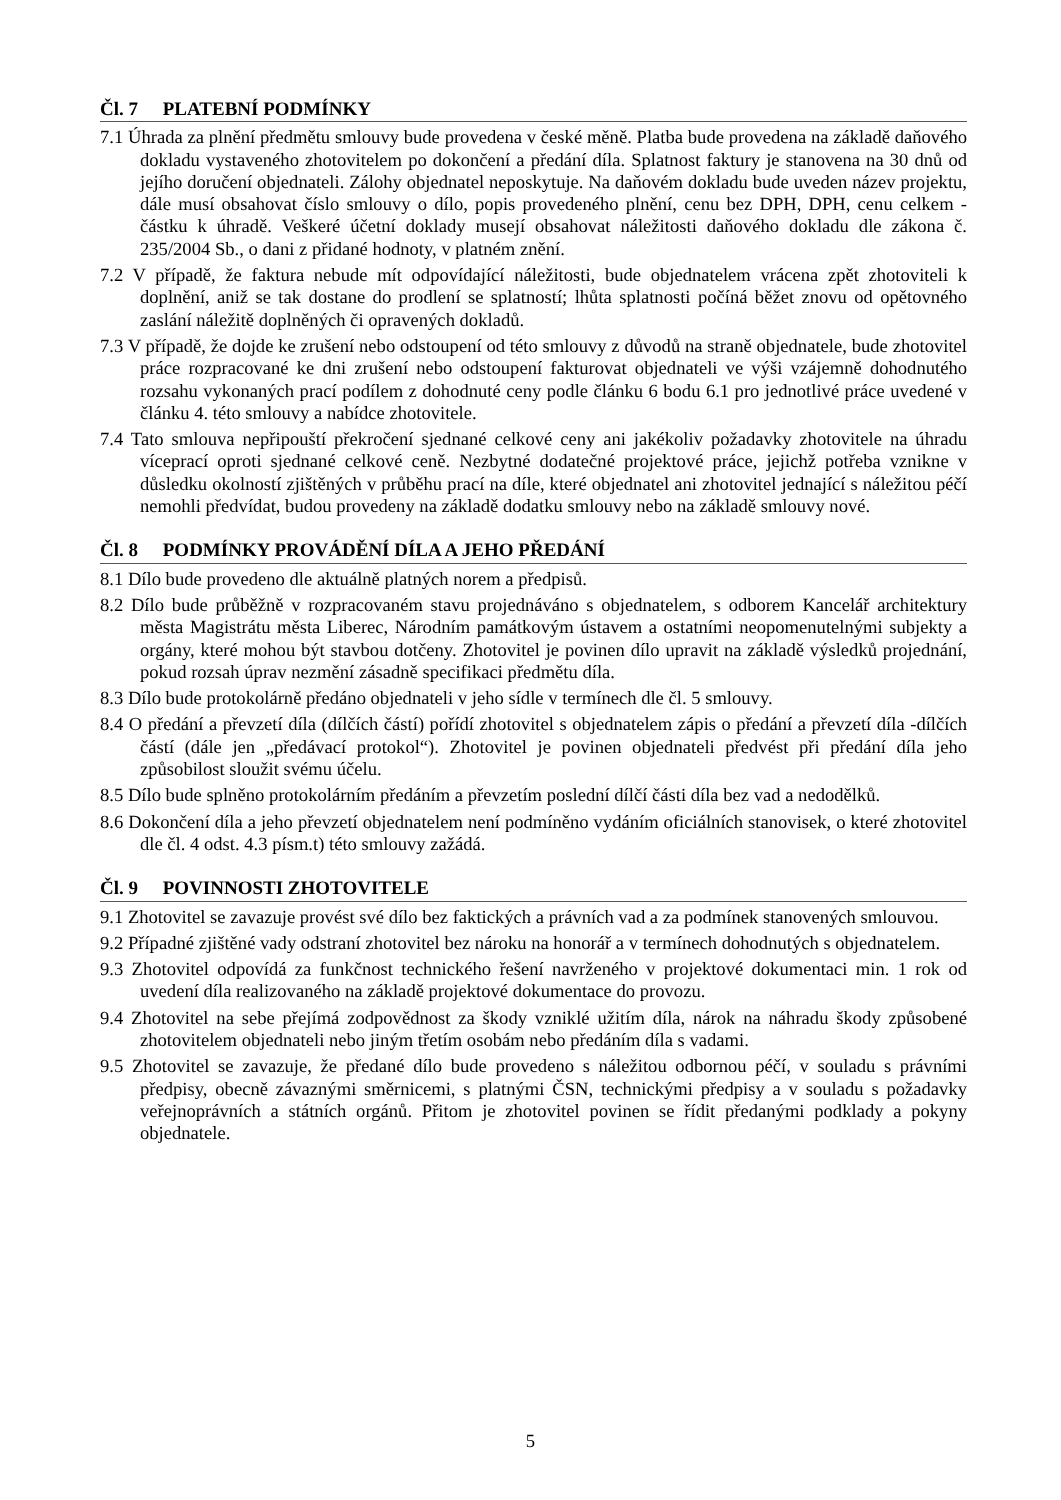Čl. 7 PLATEBNÍ PODMÍNKY
7.1 Úhrada za plnění předmětu smlouvy bude provedena v české měně. Platba bude provedena na základě daňového dokladu vystaveného zhotovitelem po dokončení a předání díla. Splatnost faktury je stanovena na 30 dnů od jejího doručení objednateli. Zálohy objednatel neposkytuje. Na daňovém dokladu bude uveden název projektu, dále musí obsahovat číslo smlouvy o dílo, popis provedeného plnění, cenu bez DPH, DPH, cenu celkem - částku k úhradě. Veškeré účetní doklady musejí obsahovat náležitosti daňového dokladu dle zákona č. 235/2004 Sb., o dani z přidané hodnoty, v platném znění.
7.2 V případě, že faktura nebude mít odpovídající náležitosti, bude objednatelem vrácena zpět zhotoviteli k doplnění, aniž se tak dostane do prodlení se splatností; lhůta splatnosti počíná běžet znovu od opětovného zaslání náležitě doplněných či opravených dokladů.
7.3 V případě, že dojde ke zrušení nebo odstoupení od této smlouvy z důvodů na straně objednatele, bude zhotovitel práce rozpracované ke dni zrušení nebo odstoupení fakturovat objednateli ve výši vzájemně dohodnutého rozsahu vykonaných prací podílem z dohodnuté ceny podle článku 6 bodu 6.1 pro jednotlivé práce uvedené v článku 4. této smlouvy a nabídce zhotovitele.
7.4 Tato smlouva nepřipouští překročení sjednané celkové ceny ani jakékoliv požadavky zhotovitele na úhradu víceprací oproti sjednané celkové ceně. Nezbytné dodatečné projektové práce, jejichž potřeba vznikne v důsledku okolností zjištěných v průběhu prací na díle, které objednatel ani zhotovitel jednající s náležitou péčí nemohli předvídat, budou provedeny na základě dodatku smlouvy nebo na základě smlouvy nové.
Čl. 8 PODMÍNKY PROVÁDĚNÍ DÍLA A JEHO PŘEDÁNÍ
8.1 Dílo bude provedeno dle aktuálně platných norem a předpisů.
8.2 Dílo bude průběžně v rozpracovaném stavu projednáváno s objednatelem, s odborem Kancelář architektury města Magistrátu města Liberec, Národním památkovým ústavem a ostatními neopomenutelnými subjekty a orgány, které mohou být stavbou dotčeny. Zhotovitel je povinen dílo upravit na základě výsledků projednání, pokud rozsah úprav nezmění zásadně specifikaci předmětu díla.
8.3 Dílo bude protokolárně předáno objednateli v jeho sídle v termínech dle čl. 5 smlouvy.
8.4 O předání a převzetí díla (dílčích částí) pořídí zhotovitel s objednatelem zápis o předání a převzetí díla -dílčích částí (dále jen „předávací protokol“). Zhotovitel je povinen objednateli předvést při předání díla jeho způsobilost sloužit svému účelu.
8.5 Dílo bude splněno protokolárním předáním a převzetím poslední dílčí části díla bez vad a nedodělků.
8.6 Dokončení díla a jeho převzetí objednatelem není podmíněno vydáním oficiálních stanovisek, o které zhotovitel dle čl. 4 odst. 4.3 písm.t) této smlouvy zažádá.
Čl. 9 POVINNOSTI ZHOTOVITELE
9.1 Zhotovitel se zavazuje provést své dílo bez faktických a právních vad a za podmínek stanovených smlouvou.
9.2 Případné zjištěné vady odstraní zhotovitel bez nároku na honorář a v termínech dohodnutých s objednatelem.
9.3 Zhotovitel odpovídá za funkčnost technického řešení navrženého v projektové dokumentaci min. 1 rok od uvedení díla realizovaného na základě projektové dokumentace do provozu.
9.4 Zhotovitel na sebe přejímá zodpovědnost za škody vzniklé užitím díla, nárok na náhradu škody způsobené zhotovitelem objednateli nebo jiným třetím osobám nebo předáním díla s vadami.
9.5 Zhotovitel se zavazuje, že předané dílo bude provedeno s náležitou odbornou péčí, v souladu s právními předpisy, obecně závaznými směrnicemi, s platnými ČSN, technickými předpisy a v souladu s požadavky veřejnoprávních a státních orgánů. Přitom je zhotovitel povinen se řídit předanými podklady a pokyny objednatele.
5